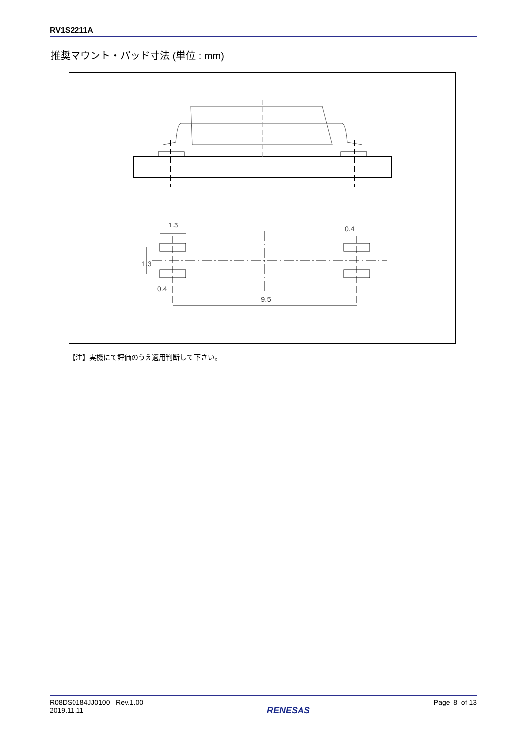RV1S2211A
推奨マウント・パッド寸法 (単位 : mm)
1.3
9.5
1.3
0.4
0.4
【注】実機にて評価のうえ適用判断して下さい。
R08DS0184JJ0100 Rev.1.00
2019.11.11
RENESAS
Page 8 of 13